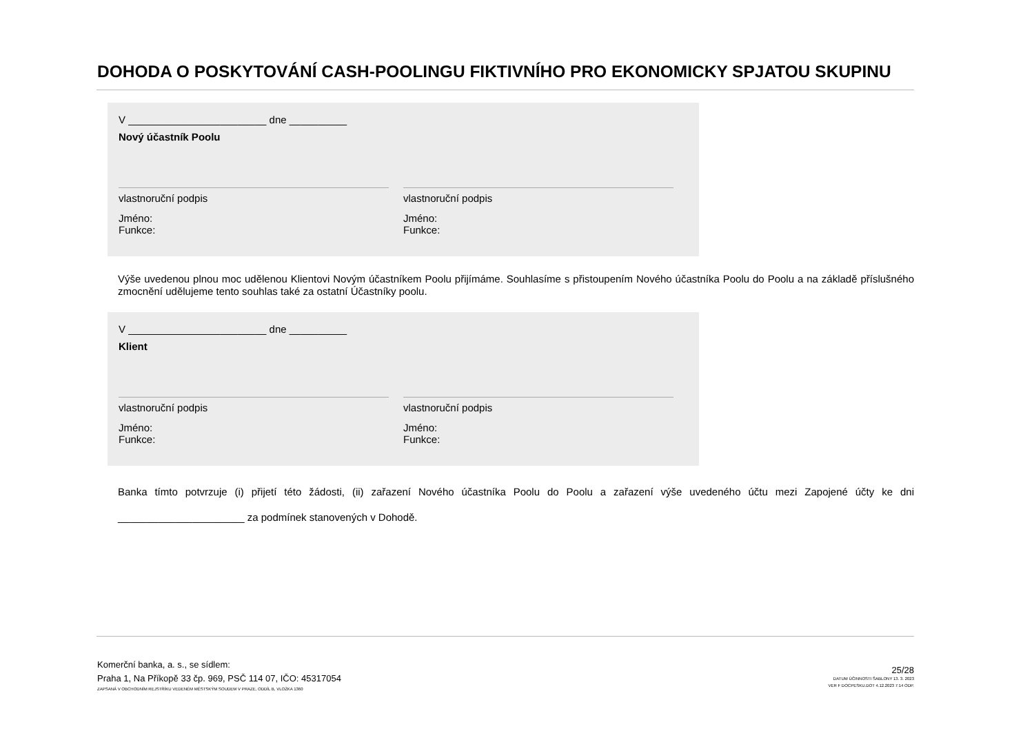DOHODA O POSKYTOVÁNÍ CASH-POOLINGU FIKTIVNÍHO PRO EKONOMICKY SPJATOU SKUPINU
V ________________________ dne __________
Nový účastník Poolu
vlastnoruční podpis
Jméno:
Funkce:
vlastnoruční podpis
Jméno:
Funkce:
Výše uvedenou plnou moc udělenou Klientovi Novým účastníkem Poolu přijímáme. Souhlasíme s přistoupením Nového účastníka Poolu do Poolu a na základě příslušného zmocnění udělujeme tento souhlas také za ostatní Účastníky poolu.
V ________________________ dne __________
Klient
vlastnoruční podpis
Jméno:
Funkce:
vlastnoruční podpis
Jméno:
Funkce:
Banka tímto potvrzuje (i) přijetí této žádosti, (ii) zařazení Nového účastníka Poolu do Poolu a zařazení výše uvedeného účtu mezi Zapojené účty ke dni ______________________ za podmínek stanovených v Dohodě.
Komerční banka, a. s., se sídlem:
Praha 1, Na Příkopě 33 čp. 969, PSČ 114 07, IČO: 45317054
ZAPSANÁ V OBCHODNÍM REJSTŘÍKU VEDENÉM MĚSTSKÝM SOUDEM V PRAZE, ODDÍL B, VLOŽKA 1360
25/28
DATUM ÚČINNOSTI ŠABLONY 13. 3. 2023
VER F DOCPESKU.DOT 4.12.2023 7:14 ODP.